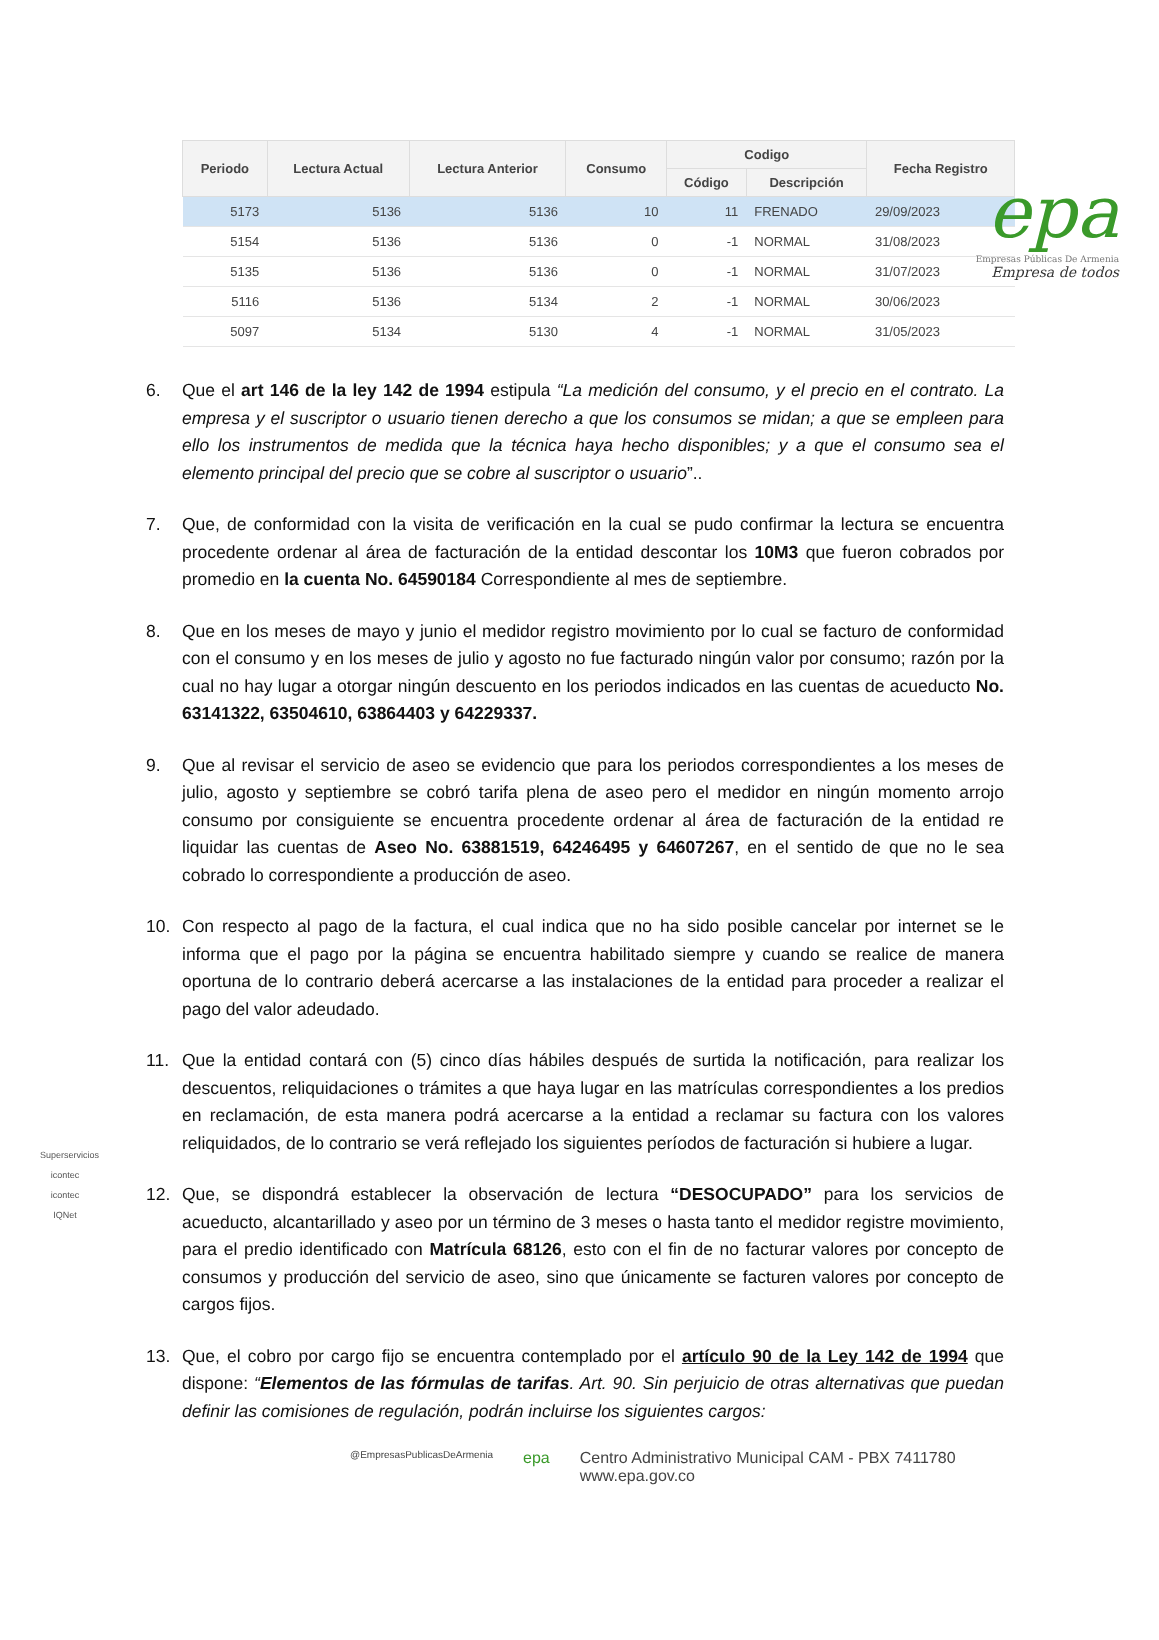epa
Empresas Públicas De Armenia
Empresa de todos
| Periodo | Lectura Actual | Lectura Anterior | Consumo | Codigo | | Fecha Registro |
| --- | --- | --- | --- | --- | --- | --- |
| | | | | Código | Descripción | |
| 5173 | 5136 | 5136 | 10 | 11 | FRENADO | 29/09/2023 |
| 5154 | 5136 | 5136 | 0 | -1 | NORMAL | 31/08/2023 |
| 5135 | 5136 | 5136 | 0 | -1 | NORMAL | 31/07/2023 |
| 5116 | 5136 | 5134 | 2 | -1 | NORMAL | 30/06/2023 |
| 5097 | 5134 | 5130 | 4 | -1 | NORMAL | 31/05/2023 |
6. Que el art 146 de la ley 142 de 1994 estipula “La medición del consumo, y el precio en el contrato. La empresa y el suscriptor o usuario tienen derecho a que los consumos se midan; a que se empleen para ello los instrumentos de medida que la técnica haya hecho disponibles; y a que el consumo sea el elemento principal del precio que se cobre al suscriptor o usuario”..
7. Que, de conformidad con la visita de verificación en la cual se pudo confirmar la lectura se encuentra procedente ordenar al área de facturación de la entidad descontar los 10M3 que fueron cobrados por promedio en la cuenta No. 64590184 Correspondiente al mes de septiembre.
8. Que en los meses de mayo y junio el medidor registro movimiento por lo cual se facturo de conformidad con el consumo y en los meses de julio y agosto no fue facturado ningún valor por consumo; razón por la cual no hay lugar a otorgar ningún descuento en los periodos indicados en las cuentas de acueducto No. 63141322, 63504610, 63864403 y 64229337.
9. Que al revisar el servicio de aseo se evidencio que para los periodos correspondientes a los meses de julio, agosto y septiembre se cobró tarifa plena de aseo pero el medidor en ningún momento arrojo consumo por consiguiente se encuentra procedente ordenar al área de facturación de la entidad re liquidar las cuentas de Aseo No. 63881519, 64246495 y 64607267, en el sentido de que no le sea cobrado lo correspondiente a producción de aseo.
10. Con respecto al pago de la factura, el cual indica que no ha sido posible cancelar por internet se le informa que el pago por la página se encuentra habilitado siempre y cuando se realice de manera oportuna de lo contrario deberá acercarse a las instalaciones de la entidad para proceder a realizar el pago del valor adeudado.
11. Que la entidad contará con (5) cinco días hábiles después de surtida la notificación, para realizar los descuentos, reliquidaciones o trámites a que haya lugar en las matrículas correspondientes a los predios en reclamación, de esta manera podrá acercarse a la entidad a reclamar su factura con los valores reliquidados, de lo contrario se verá reflejado los siguientes períodos de facturación si hubiere a lugar.
12. Que, se dispondrá establecer la observación de lectura “DESOCUPADO” para los servicios de acueducto, alcantarillado y aseo por un término de 3 meses o hasta tanto el medidor registre movimiento, para el predio identificado con Matrícula 68126, esto con el fin de no facturar valores por concepto de consumos y producción del servicio de aseo, sino que únicamente se facturen valores por concepto de cargos fijos.
13. Que, el cobro por cargo fijo se encuentra contemplado por el artículo 90 de la Ley 142 de 1994 que dispone: “Elementos de las fórmulas de tarifas. Art. 90. Sin perjuicio de otras alternativas que puedan definir las comisiones de regulación, podrán incluirse los siguientes cargos:
Superservicios
icontec
icontec
IQNet
@EmpresasPublicasDeArmenia epa Centro Administrativo Municipal CAM - PBX 7411780
www.epa.gov.co